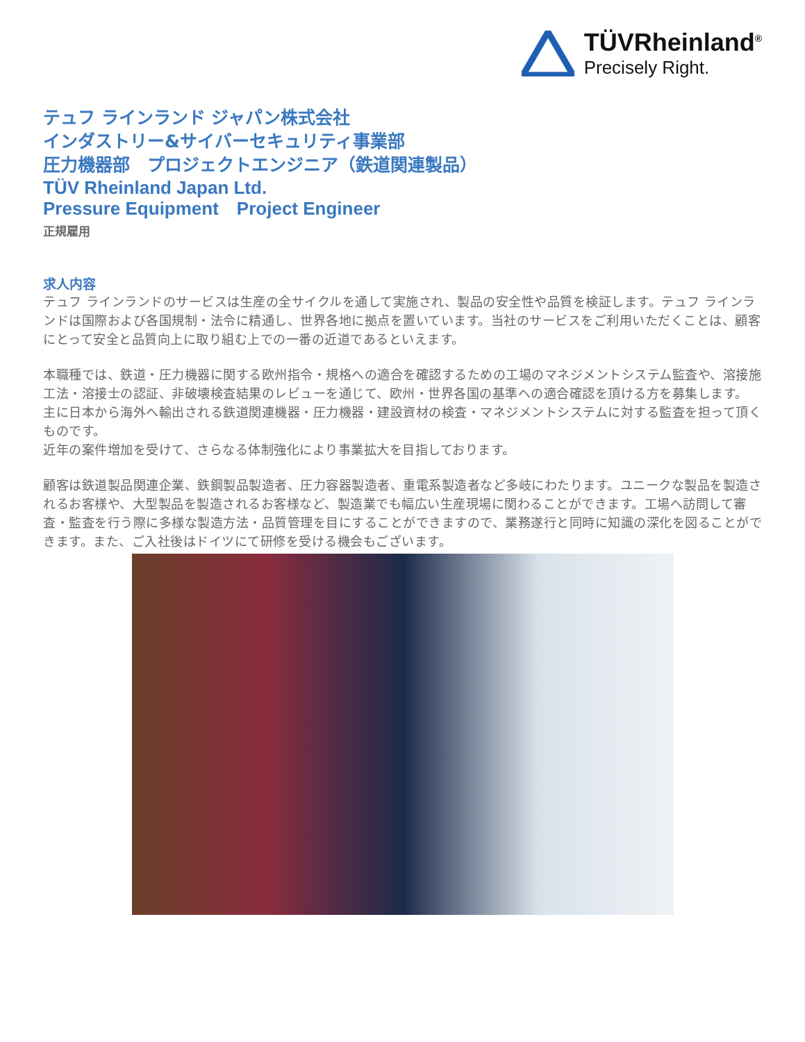TÜVRheinland<sup>®</sup>
Precisely Right.
テュフ ラインランド ジャパン株式会社
インダストリー&サイバーセキュリティ事業部
圧力機器部　プロジェクトエンジニア（鉄道関連製品）
TÜV Rheinland Japan Ltd.
Pressure Equipment　Project Engineer
正規雇用
求人内容
テュフ ラインランドのサービスは生産の全サイクルを通して実施され、製品の安全性や品質を検証します。テュフ ラインランドは国際および各国規制・法令に精通し、世界各地に拠点を置いています。当社のサービスをご利用いただくことは、顧客にとって安全と品質向上に取り組む上での一番の近道であるといえます。
本職種では、鉄道・圧力機器に関する欧州指令・規格への適合を確認するための工場のマネジメントシステム監査や、溶接施工法・溶接士の認証、非破壊検査結果のレビューを通じて、欧州・世界各国の基準への適合確認を頂ける方を募集します。
主に日本から海外へ輸出される鉄道関連機器・圧力機器・建設資材の検査・マネジメントシステムに対する監査を担って頂くものです。
近年の案件増加を受けて、さらなる体制強化により事業拡大を目指しております。
顧客は鉄道製品関連企業、鉄鋼製品製造者、圧力容器製造者、重電系製造者など多岐にわたります。ユニークな製品を製造されるお客様や、大型製品を製造されるお客様など、製造業でも幅広い生産現場に関わることができます。工場へ訪問して審査・監査を行う際に多様な製造方法・品質管理を目にすることができますので、業務遂行と同時に知識の深化を図ることができます。また、ご入社後はドイツにて研修を受ける機会もございます。